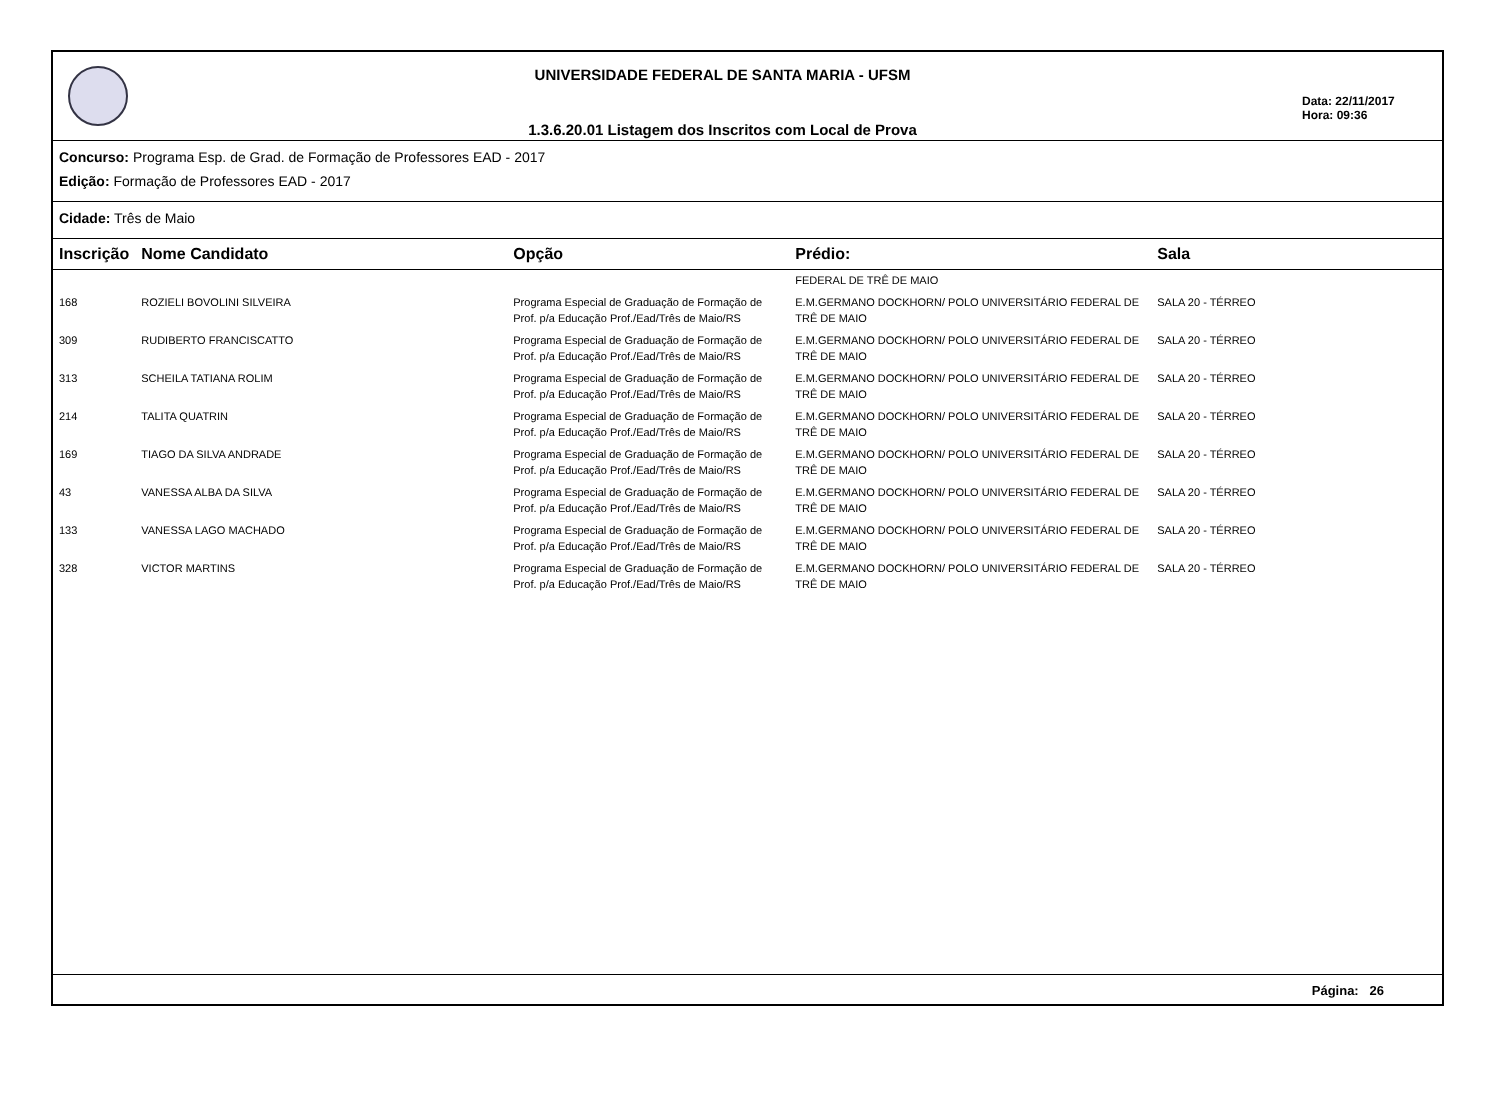UNIVERSIDADE FEDERAL DE SANTA MARIA - UFSM
1.3.6.20.01 Listagem dos Inscritos com Local de Prova
Data: 22/11/2017
Hora: 09:36
Concurso: Programa Esp. de Grad. de Formação de Professores EAD - 2017
Edição: Formação de Professores EAD - 2017
Cidade: Três de Maio
| Inscrição | Nome Candidato | Opção | Prédio: | Sala |
| --- | --- | --- | --- | --- |
| | | | FEDERAL DE TRÊ DE MAIO | |
| 168 | ROZIELI BOVOLINI SILVEIRA | Programa Especial de Graduação de Formação de Prof. p/a Educação Prof./Ead/Três de Maio/RS | E.M.GERMANO DOCKHORN/ POLO UNIVERSITÁRIO FEDERAL DE TRÊ DE MAIO | SALA 20 - TÉRREO |
| 309 | RUDIBERTO FRANCISCATTO | Programa Especial de Graduação de Formação de Prof. p/a Educação Prof./Ead/Três de Maio/RS | E.M.GERMANO DOCKHORN/ POLO UNIVERSITÁRIO FEDERAL DE TRÊ DE MAIO | SALA 20 - TÉRREO |
| 313 | SCHEILA TATIANA ROLIM | Programa Especial de Graduação de Formação de Prof. p/a Educação Prof./Ead/Três de Maio/RS | E.M.GERMANO DOCKHORN/ POLO UNIVERSITÁRIO FEDERAL DE TRÊ DE MAIO | SALA 20 - TÉRREO |
| 214 | TALITA QUATRIN | Programa Especial de Graduação de Formação de Prof. p/a Educação Prof./Ead/Três de Maio/RS | E.M.GERMANO DOCKHORN/ POLO UNIVERSITÁRIO FEDERAL DE TRÊ DE MAIO | SALA 20 - TÉRREO |
| 169 | TIAGO DA SILVA ANDRADE | Programa Especial de Graduação de Formação de Prof. p/a Educação Prof./Ead/Três de Maio/RS | E.M.GERMANO DOCKHORN/ POLO UNIVERSITÁRIO FEDERAL DE TRÊ DE MAIO | SALA 20 - TÉRREO |
| 43 | VANESSA ALBA DA SILVA | Programa Especial de Graduação de Formação de Prof. p/a Educação Prof./Ead/Três de Maio/RS | E.M.GERMANO DOCKHORN/ POLO UNIVERSITÁRIO FEDERAL DE TRÊ DE MAIO | SALA 20 - TÉRREO |
| 133 | VANESSA LAGO MACHADO | Programa Especial de Graduação de Formação de Prof. p/a Educação Prof./Ead/Três de Maio/RS | E.M.GERMANO DOCKHORN/ POLO UNIVERSITÁRIO FEDERAL DE TRÊ DE MAIO | SALA 20 - TÉRREO |
| 328 | VICTOR MARTINS | Programa Especial de Graduação de Formação de Prof. p/a Educação Prof./Ead/Três de Maio/RS | E.M.GERMANO DOCKHORN/ POLO UNIVERSITÁRIO FEDERAL DE TRÊ DE MAIO | SALA 20 - TÉRREO |
Página: 26